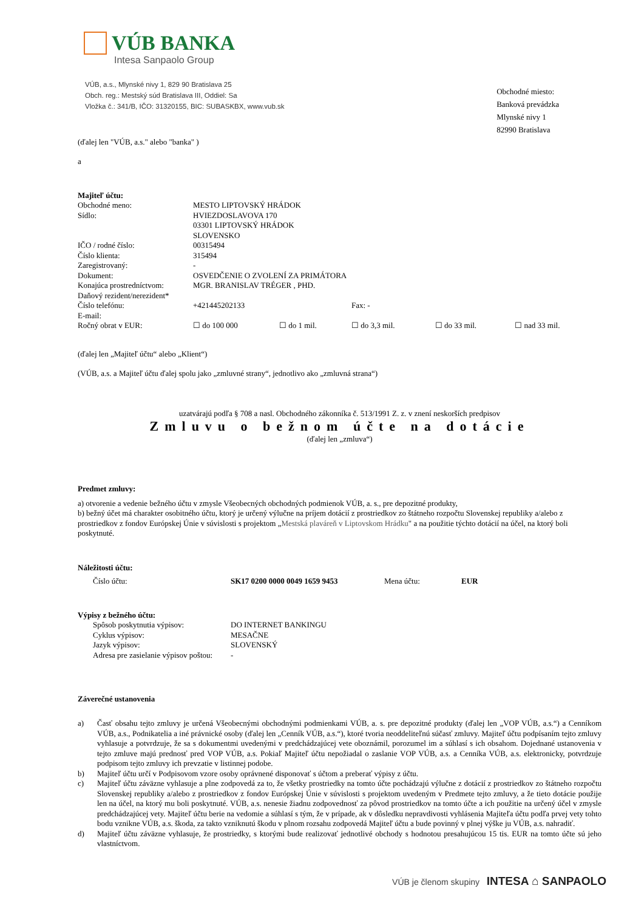VÚB BANKA
Intesa Sanpaolo Group
VÚB, a.s., Mlynské nivy 1, 829 90 Bratislava 25
Obch. reg.: Mestský súd Bratislava III, Oddiel: Sa
Vložka č.: 341/B, IČO: 31320155, BIC: SUBASKBX, www.vub.sk
Obchodné miesto:
Banková prevádzka
Mlynské nivy 1
82990 Bratislava
(ďalej len "VÚB, a.s." alebo "banka" )
a
Majiteľ účtu:
| Obchodné meno: | MESTO LIPTOVSKÝ HRÁDOK | | | | |
| Sídlo: | HVIEZDOSLAVOVA 170 03301 LIPTOVSKÝ HRÁDOK SLOVENSKO | | | | |
| IČO / rodné číslo: | 00315494 | | | | |
| Číslo klienta: | 315494 | | | | |
| Zaregistrovaný: | - | | | | |
| Dokument: | OSVEDČENIE O ZVOLENÍ ZA PRIMÁTORA | | | | |
| Konajúca prostredníctvom: | MGR. BRANISLAV TRÉGER , PHD. | | | | |
| Daňový rezident/nerezident* | | | | | |
| Číslo telefónu: | +421445202133 | | Fax: - | | |
| E-mail: | | | | | |
| Ročný obrat v EUR: | ☐ do 100 000 | ☐ do 1 mil. | ☐ do 3,3 mil. | ☐ do 33 mil. | ☐ nad 33 mil. |
(ďalej len „Majiteľ účtu“ alebo „Klient“)
(VÚB, a.s. a Majiteľ účtu ďalej spolu jako „zmluvné strany“, jednotlivo ako „zmluvná strana“)
uzatvárajú podľa § 708 a nasl. Obchodného zákonníka č. 513/1991 Z. z. v znení neskorších predpisov
Zmluvu o bežnom účte na dotácie
(ďalej len „zmluva“)
Predmet zmluvy:
a) otvorenie a vedenie bežného účtu v zmysle Všeobecných obchodných podmienok VÚB, a. s., pre depozitné produkty,
b) bežný účet má charakter osobitného účtu, ktorý je určený výlučne na príjem dotácií z prostriedkov zo štátneho rozpočtu Slovenskej republiky a/alebo z prostriedkov z fondov Európskej Únie v súvislosti s projektom „Mestská plaváreň v Liptovskom Hrádku" a na použitie týchto dotácií na účel, na ktorý boli poskytnuté.
Náležitosti účtu:
| Číslo účtu: | SK17 0200 0000 0049 1659 9453 | Mena účtu: | EUR |
Výpisy z bežného účtu:
| Spôsob poskytnutia výpisov: | DO INTERNET BANKINGU |
| Cyklus výpisov: | MESAČNE |
| Jazyk výpisov: | SLOVENSKÝ |
| Adresa pre zasielanie výpisov poštou: | - |
Záverečné ustanovenia
a) Časť obsahu tejto zmluvy je určená Všeobecnými obchodnými podmienkami VÚB, a. s. pre depozitné produkty (ďalej len „VOP VÚB, a.s.“) a Cenníkom VÚB, a.s., Podnikatelia a iné právnické osoby (ďalej len „Cenník VÚB, a.s.“), ktoré tvoria neoddeliteľnú súčasť zmluvy. Majiteľ účtu podpísaním tejto zmluvy vyhlasuje a potvrdzuje, že sa s dokumentmi uvedenými v predchádzajúcej vete oboznámil, porozumel im a súhlasí s ich obsahom. Dojednané ustanovenia v tejto zmluve majú prednosť pred VOP VÚB, a.s. Pokiaľ Majiteľ účtu nepožiadal o zaslanie VOP VÚB, a.s. a Cenníka VÚB, a.s. elektronicky, potvrdzuje podpisom tejto zmluvy ich prevzatie v listinnej podobe.
b) Majiteľ účtu určí v Podpisovom vzore osoby oprávnené disponovať s účtom a preberať výpisy z účtu.
c) Majiteľ účtu záväzne vyhlasuje a plne zodpovedá za to, že všetky prostriedky na tomto účte pochádzajú výlučne z dotácií z prostriedkov zo štátneho rozpočtu Slovenskej republiky a/alebo z prostriedkov z fondov Európskej Únie v súvislosti s projektom uvedeným v Predmete tejto zmluvy, a že tieto dotácie použije len na účel, na ktorý mu boli poskytnuté. VÚB, a.s. nenesie žiadnu zodpovednosť za pôvod prostriedkov na tomto účte a ich použitie na určený účel v zmysle predchádzajúcej vety. Majiteľ účtu berie na vedomie a súhlasí s tým, že v prípade, ak v dôsledku nepravdivosti vyhlásenia Majiteľa účtu podľa prvej vety tohto bodu vznikne VÚB, a.s. škoda, za takto vzniknutú škodu v plnom rozsahu zodpovedá Majiteľ účtu a bude povinný v plnej výške ju VÚB, a.s. nahradiť.
d) Majiteľ účtu záväzne vyhlasuje, že prostriedky, s ktorými bude realizovať jednotlivé obchody s hodnotou presahujúcou 15 tis. EUR na tomto účte sú jeho vlastníctvom.
VÚB je členom skupiny INTESA ⌂ SANPAOLO